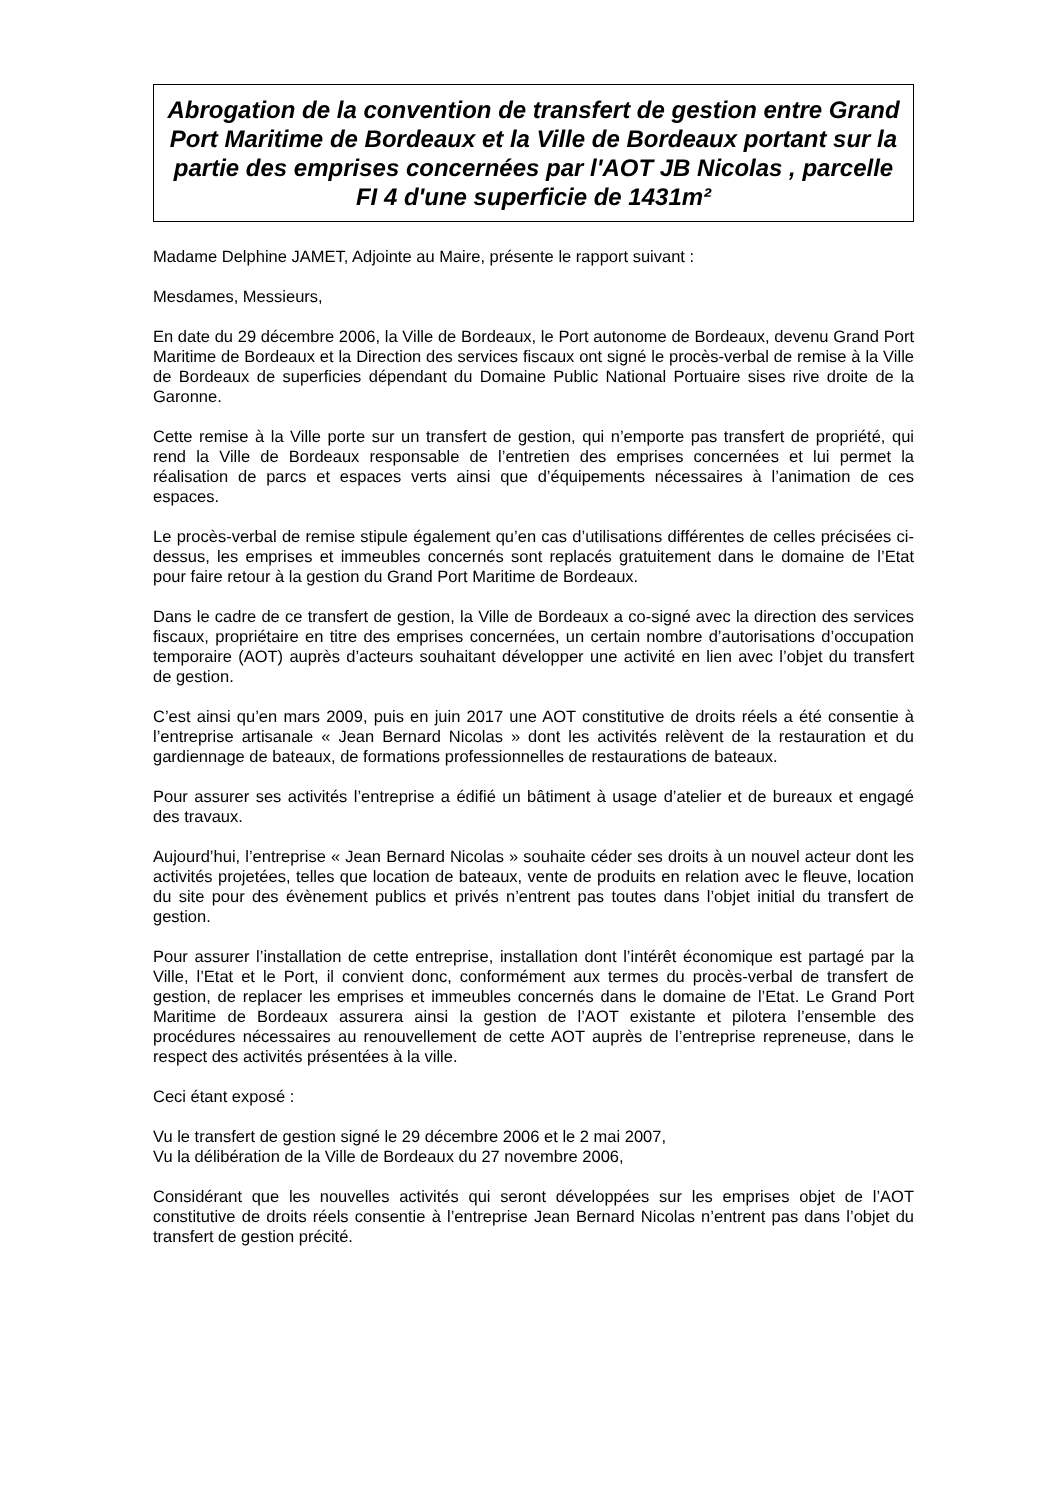Abrogation de la convention de transfert de gestion entre Grand Port Maritime de Bordeaux et la Ville de Bordeaux portant sur la partie des emprises concernées par l'AOT JB Nicolas , parcelle FI 4 d'une superficie de 1431m²
Madame Delphine JAMET, Adjointe au Maire, présente le rapport suivant :
Mesdames, Messieurs,
En date du 29 décembre 2006, la Ville de Bordeaux, le Port autonome de Bordeaux, devenu Grand Port Maritime de Bordeaux et la Direction des services fiscaux ont signé le procès-verbal de remise à la Ville de Bordeaux de superficies dépendant du Domaine Public National Portuaire sises rive droite de la Garonne.
Cette remise à la Ville porte sur un transfert de gestion, qui n’emporte pas transfert de propriété, qui rend la Ville de Bordeaux responsable de l’entretien des emprises concernées et lui permet la réalisation de parcs et espaces verts ainsi que d’équipements nécessaires à l’animation de ces espaces.
Le procès-verbal de remise stipule également qu’en cas d’utilisations différentes de celles précisées ci-dessus, les emprises et immeubles concernés sont replacés gratuitement dans le domaine de l’Etat pour faire retour à la gestion du Grand Port Maritime de Bordeaux.
Dans le cadre de ce transfert de gestion, la Ville de Bordeaux a co-signé avec la direction des services fiscaux, propriétaire en titre des emprises concernées, un certain nombre d’autorisations d’occupation temporaire (AOT) auprès d’acteurs souhaitant développer une activité en lien avec l’objet du transfert de gestion.
C’est ainsi qu’en mars 2009, puis en juin 2017 une AOT constitutive de droits réels a été consentie à l’entreprise artisanale « Jean Bernard Nicolas » dont les activités relèvent de la restauration et du gardiennage de bateaux, de formations professionnelles de restaurations de bateaux.
Pour assurer ses activités l’entreprise a édifié un bâtiment à usage d’atelier et de bureaux et engagé des travaux.
Aujourd’hui, l’entreprise « Jean Bernard Nicolas » souhaite céder ses droits à un nouvel acteur dont les activités projetées, telles que location de bateaux, vente de produits en relation avec le fleuve, location du site pour des évènement publics et privés n’entrent pas toutes dans l’objet initial du transfert de gestion.
Pour assurer l’installation de cette entreprise, installation dont l’intérêt économique est partagé par la Ville, l’Etat et le Port, il convient donc, conformément aux termes du procès-verbal de transfert de gestion, de replacer les emprises et immeubles concernés dans le domaine de l’Etat. Le Grand Port Maritime de Bordeaux assurera ainsi la gestion de l’AOT existante et pilotera l’ensemble des procédures nécessaires au renouvellement de cette AOT auprès de l’entreprise repreneuse, dans le respect des activités présentées à la ville.
Ceci étant exposé :
Vu le transfert de gestion signé le 29 décembre 2006 et le 2 mai 2007,
Vu la délibération de la Ville de Bordeaux du 27 novembre 2006,
Considérant que les nouvelles activités qui seront développées sur les emprises objet de l’AOT constitutive de droits réels consentie à l’entreprise Jean Bernard Nicolas n’entrent pas dans l’objet du transfert de gestion précité.